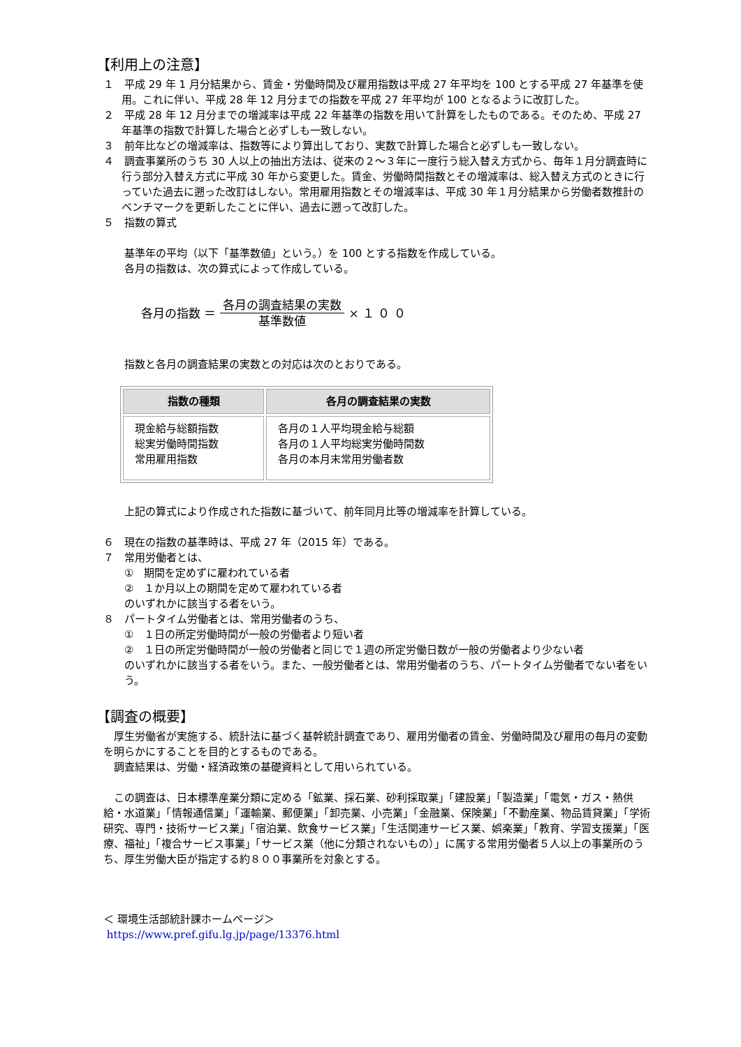【利用上の注意】
１　平成 29 年 1 月分結果から、賃金・労働時間及び雇用指数は平成 27 年平均を 100 とする平成 27 年基準を使用。これに伴い、平成 28 年 12 月分までの指数を平成 27 年平均が 100 となるように改訂した。
２　平成 28 年 12 月分までの増減率は平成 22 年基準の指数を用いて計算をしたものである。そのため、平成 27 年基準の指数で計算した場合と必ずしも一致しない。
３　前年比などの増減率は、指数等により算出しており、実数で計算した場合と必ずしも一致しない。
４　調査事業所のうち 30 人以上の抽出方法は、従来の２～３年に一度行う総入替え方式から、毎年１月分調査時に行う部分入替え方式に平成 30 年から変更した。賃金、労働時間指数とその増減率は、総入替え方式のときに行っていた過去に遡った改訂はしない。常用雇用指数とその増減率は、平成 30 年１月分結果から労働者数推計のベンチマークを更新したことに伴い、過去に遡って改訂した。
５　指数の算式
基準年の平均（以下「基準数値」という。）を 100 とする指数を作成している。
各月の指数は、次の算式によって作成している。
各月の指数 ＝ 各月の調査結果の実数 基準数値 × １ ０ ０
指数と各月の調査結果の実数との対応は次のとおりである。
| 指数の種類 | 各月の調査結果の実数 |
| --- | --- |
| 現金給与総額指数 総実労働時間指数 常用雇用指数 | 各月の１人平均現金給与総額 各月の１人平均総実労働時間数 各月の本月末常用労働者数 |
上記の算式により作成された指数に基づいて、前年同月比等の増減率を計算している。
６　現在の指数の基準時は、平成 27 年（2015 年）である。
７　常用労働者とは、
①　期間を定めずに雇われている者
②　１か月以上の期間を定めて雇われている者
のいずれかに該当する者をいう。
８　パートタイム労働者とは、常用労働者のうち、
①　１日の所定労働時間が一般の労働者より短い者
②　１日の所定労働時間が一般の労働者と同じで１週の所定労働日数が一般の労働者より少ない者
のいずれかに該当する者をいう。また、一般労働者とは、常用労働者のうち、パートタイム労働者でない者をいう。
【調査の概要】
　厚生労働省が実施する、統計法に基づく基幹統計調査であり、雇用労働者の賃金、労働時間及び雇用の毎月の変動を明らかにすることを目的とするものである。
　調査結果は、労働・経済政策の基礎資料として用いられている。
　この調査は、日本標準産業分類に定める「鉱業、採石業、砂利採取業」「建設業」「製造業」「電気・ガス・熱供給・水道業」「情報通信業」「運輸業、郵便業」「卸売業、小売業」「金融業、保険業」「不動産業、物品賃貸業」「学術研究、専門・技術サービス業」「宿泊業、飲食サービス業」「生活関連サービス業、娯楽業」「教育、学習支援業」「医療、福祉」「複合サービス事業」「サービス業（他に分類されないもの）」に属する常用労働者５人以上の事業所のうち、厚生労働大臣が指定する約８００事業所を対象とする。
＜ 環境生活部統計課ホームページ＞
https://www.pref.gifu.lg.jp/page/13376.html